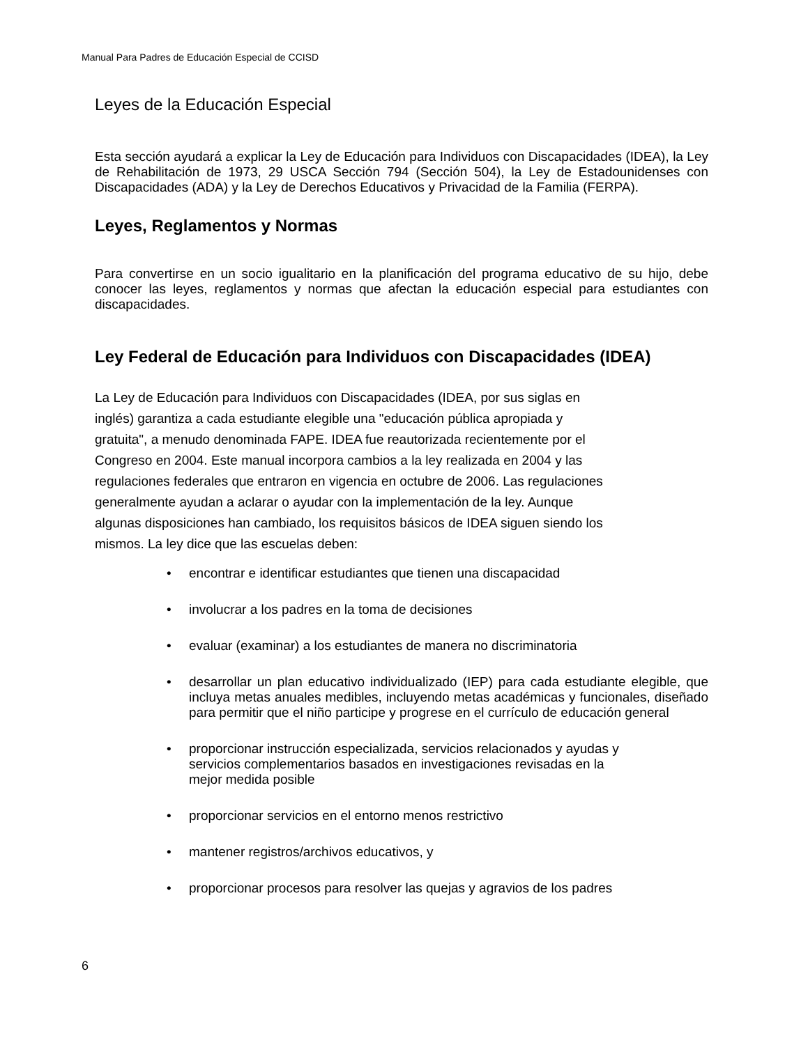Manual Para Padres de Educación Especial de CCISD
Leyes de la Educación Especial
Esta sección ayudará a explicar la Ley de Educación para Individuos con Discapacidades (IDEA), la Ley de Rehabilitación de 1973, 29 USCA Sección 794 (Sección 504), la Ley de Estadounidenses con Discapacidades (ADA) y la Ley de Derechos Educativos y Privacidad de la Familia (FERPA).
Leyes, Reglamentos y Normas
Para convertirse en un socio igualitario en la planificación del programa educativo de su hijo, debe conocer las leyes, reglamentos y normas que afectan la educación especial para estudiantes con discapacidades.
Ley Federal de Educación para Individuos con Discapacidades (IDEA)
La Ley de Educación para Individuos con Discapacidades (IDEA, por sus siglas en
inglés) garantiza a cada estudiante elegible una "educación pública apropiada y
gratuita", a menudo denominada FAPE. IDEA fue reautorizada recientemente por el
Congreso en 2004. Este manual incorpora cambios a la ley realizada en 2004 y las
regulaciones federales que entraron en vigencia en octubre de 2006. Las regulaciones
generalmente ayudan a aclarar o ayudar con la implementación de la ley. Aunque
algunas disposiciones han cambiado, los requisitos básicos de IDEA siguen siendo los
mismos. La ley dice que las escuelas deben:
• encontrar e identificar estudiantes que tienen una discapacidad
• involucrar a los padres en la toma de decisiones
• evaluar (examinar) a los estudiantes de manera no discriminatoria
• desarrollar un plan educativo individualizado (IEP) para cada estudiante elegible, que incluya metas anuales medibles, incluyendo metas académicas y funcionales, diseñado para permitir que el niño participe y progrese en el currículo de educación general
• proporcionar instrucción especializada, servicios relacionados y ayudas y
servicios complementarios basados en investigaciones revisadas en la
mejor medida posible
• proporcionar servicios en el entorno menos restrictivo
• mantener registros/archivos educativos, y
• proporcionar procesos para resolver las quejas y agravios de los padres
6